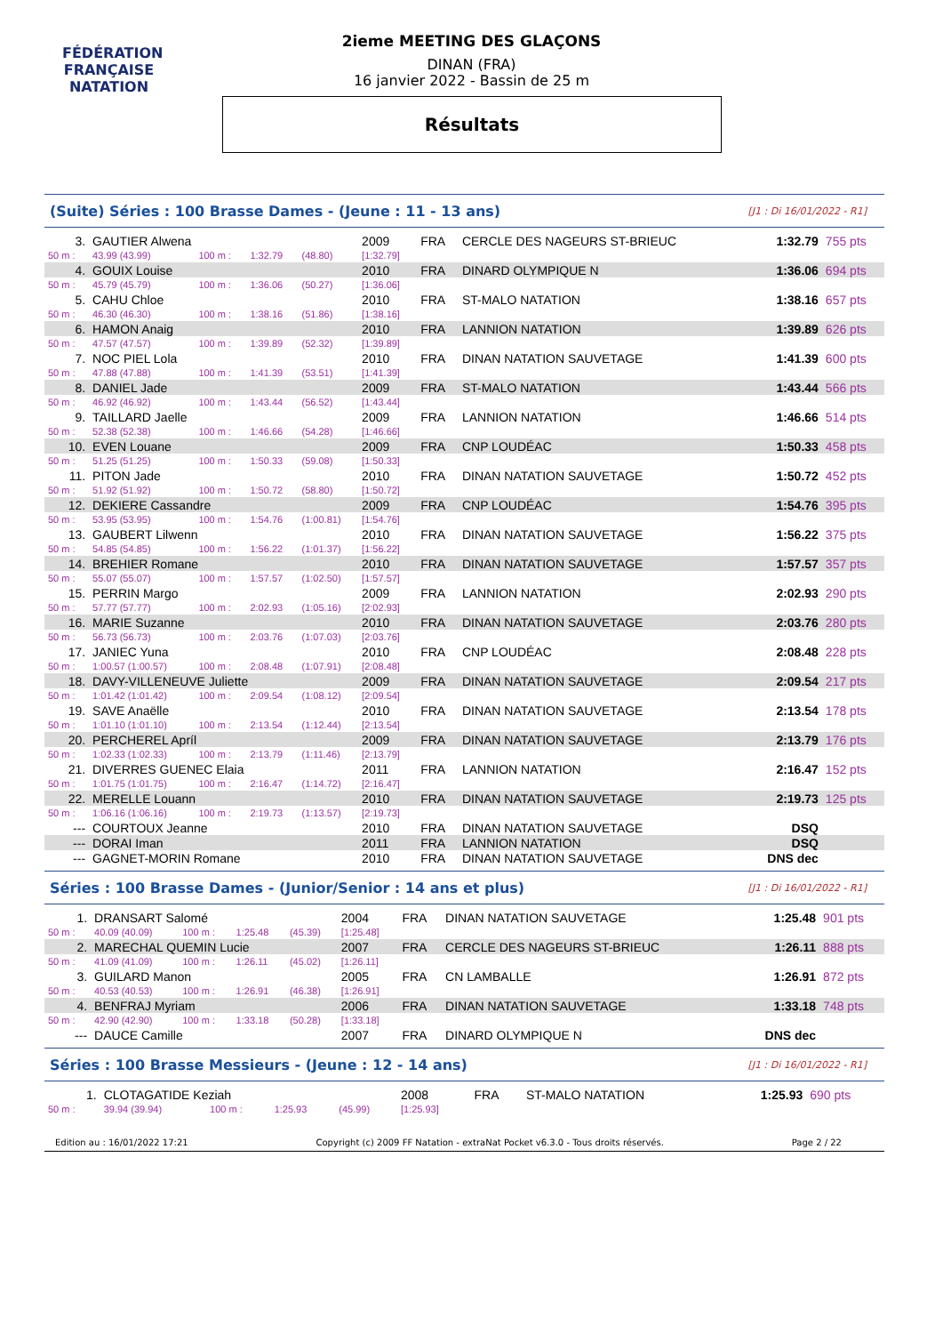FÉDÉRATION FRANÇAISE
NATATION
2ieme MEETING DES GLAÇONS
DINAN (FRA)
16 janvier 2022 - Bassin de 25 m
Résultats
(Suite) Séries : 100 Brasse Dames - (Jeune : 11 - 13 ans) [J1 : Di 16/01/2022 - R1]
| 3. | GAUTIER Alwena | | | | 2009 | FRA | CERCLE DES NAGEURS ST-BRIEUC | 1:32.79 | 755 pts |
| 50 m : | 43.99 (43.99) | 100 m : | 1:32.79 | (48.80) | [1:32.79] | | | | |
| 4. | GOUIX Louise | | | | 2010 | FRA | DINARD OLYMPIQUE N | 1:36.06 | 694 pts |
| 50 m : | 45.79 (45.79) | 100 m : | 1:36.06 | (50.27) | [1:36.06] | | | | |
| 5. | CAHU Chloe | | | | 2010 | FRA | ST-MALO NATATION | 1:38.16 | 657 pts |
| 50 m : | 46.30 (46.30) | 100 m : | 1:38.16 | (51.86) | [1:38.16] | | | | |
| 6. | HAMON Anaig | | | | 2010 | FRA | LANNION NATATION | 1:39.89 | 626 pts |
| 50 m : | 47.57 (47.57) | 100 m : | 1:39.89 | (52.32) | [1:39.89] | | | | |
| 7. | NOC PIEL Lola | | | | 2010 | FRA | DINAN NATATION SAUVETAGE | 1:41.39 | 600 pts |
| 50 m : | 47.88 (47.88) | 100 m : | 1:41.39 | (53.51) | [1:41.39] | | | | |
| 8. | DANIEL Jade | | | | 2009 | FRA | ST-MALO NATATION | 1:43.44 | 566 pts |
| 50 m : | 46.92 (46.92) | 100 m : | 1:43.44 | (56.52) | [1:43.44] | | | | |
| 9. | TAILLARD Jaelle | | | | 2009 | FRA | LANNION NATATION | 1:46.66 | 514 pts |
| 50 m : | 52.38 (52.38) | 100 m : | 1:46.66 | (54.28) | [1:46.66] | | | | |
| 10. | EVEN Louane | | | | 2009 | FRA | CNP LOUDÉAC | 1:50.33 | 458 pts |
| 50 m : | 51.25 (51.25) | 100 m : | 1:50.33 | (59.08) | [1:50.33] | | | | |
| 11. | PITON Jade | | | | 2010 | FRA | DINAN NATATION SAUVETAGE | 1:50.72 | 452 pts |
| 50 m : | 51.92 (51.92) | 100 m : | 1:50.72 | (58.80) | [1:50.72] | | | | |
| 12. | DEKIERE Cassandre | | | | 2009 | FRA | CNP LOUDÉAC | 1:54.76 | 395 pts |
| 50 m : | 53.95 (53.95) | 100 m : | 1:54.76 | (1:00.81) | [1:54.76] | | | | |
| 13. | GAUBERT Lilwenn | | | | 2010 | FRA | DINAN NATATION SAUVETAGE | 1:56.22 | 375 pts |
| 50 m : | 54.85 (54.85) | 100 m : | 1:56.22 | (1:01.37) | [1:56.22] | | | | |
| 14. | BREHIER Romane | | | | 2010 | FRA | DINAN NATATION SAUVETAGE | 1:57.57 | 357 pts |
| 50 m : | 55.07 (55.07) | 100 m : | 1:57.57 | (1:02.50) | [1:57.57] | | | | |
| 15. | PERRIN Margo | | | | 2009 | FRA | LANNION NATATION | 2:02.93 | 290 pts |
| 50 m : | 57.77 (57.77) | 100 m : | 2:02.93 | (1:05.16) | [2:02.93] | | | | |
| 16. | MARIE Suzanne | | | | 2010 | FRA | DINAN NATATION SAUVETAGE | 2:03.76 | 280 pts |
| 50 m : | 56.73 (56.73) | 100 m : | 2:03.76 | (1:07.03) | [2:03.76] | | | | |
| 17. | JANIEC Yuna | | | | 2010 | FRA | CNP LOUDÉAC | 2:08.48 | 228 pts |
| 50 m : | 1:00.57 (1:00.57) | 100 m : | 2:08.48 | (1:07.91) | [2:08.48] | | | | |
| 18. | DAVY-VILLENEUVE Juliette | | | | 2009 | FRA | DINAN NATATION SAUVETAGE | 2:09.54 | 217 pts |
| 50 m : | 1:01.42 (1:01.42) | 100 m : | 2:09.54 | (1:08.12) | [2:09.54] | | | | |
| 19. | SAVE Anaëlle | | | | 2010 | FRA | DINAN NATATION SAUVETAGE | 2:13.54 | 178 pts |
| 50 m : | 1:01.10 (1:01.10) | 100 m : | 2:13.54 | (1:12.44) | [2:13.54] | | | | |
| 20. | PERCHEREL Apríl | | | | 2009 | FRA | DINAN NATATION SAUVETAGE | 2:13.79 | 176 pts |
| 50 m : | 1:02.33 (1:02.33) | 100 m : | 2:13.79 | (1:11.46) | [2:13.79] | | | | |
| 21. | DIVERRES GUENEC Elaia | | | | 2011 | FRA | LANNION NATATION | 2:16.47 | 152 pts |
| 50 m : | 1:01.75 (1:01.75) | 100 m : | 2:16.47 | (1:14.72) | [2:16.47] | | | | |
| 22. | MERELLE Louann | | | | 2010 | FRA | DINAN NATATION SAUVETAGE | 2:19.73 | 125 pts |
| 50 m : | 1:06.16 (1:06.16) | 100 m : | 2:19.73 | (1:13.57) | [2:19.73] | | | | |
| --- | COURTOUX Jeanne | | | | 2010 | FRA | DINAN NATATION SAUVETAGE | DSQ | |
| --- | DORAI Iman | | | | 2011 | FRA | LANNION NATATION | DSQ | |
| --- | GAGNET-MORIN Romane | | | | 2010 | FRA | DINAN NATATION SAUVETAGE | DNS dec | |
Séries : 100 Brasse Dames - (Junior/Senior : 14 ans et plus) [J1 : Di 16/01/2022 - R1]
| 1. | DRANSART Salomé | | | | 2004 | FRA | DINAN NATATION SAUVETAGE | 1:25.48 | 901 pts |
| 50 m : | 40.09 (40.09) | 100 m : | 1:25.48 | (45.39) | [1:25.48] | | | | |
| 2. | MARECHAL QUEMIN Lucie | | | | 2007 | FRA | CERCLE DES NAGEURS ST-BRIEUC | 1:26.11 | 888 pts |
| 50 m : | 41.09 (41.09) | 100 m : | 1:26.11 | (45.02) | [1:26.11] | | | | |
| 3. | GUILARD Manon | | | | 2005 | FRA | CN LAMBALLE | 1:26.91 | 872 pts |
| 50 m : | 40.53 (40.53) | 100 m : | 1:26.91 | (46.38) | [1:26.91] | | | | |
| 4. | BENFRAJ Myriam | | | | 2006 | FRA | DINAN NATATION SAUVETAGE | 1:33.18 | 748 pts |
| 50 m : | 42.90 (42.90) | 100 m : | 1:33.18 | (50.28) | [1:33.18] | | | | |
| --- | DAUCE Camille | | | | 2007 | FRA | DINARD OLYMPIQUE N | DNS dec | |
Séries : 100 Brasse Messieurs - (Jeune : 12 - 14 ans) [J1 : Di 16/01/2022 - R1]
| 1. | CLOTAGATIDE Keziah | | | | 2008 | FRA | ST-MALO NATATION | 1:25.93 | 690 pts |
| 50 m : | 39.94 (39.94) | 100 m : | 1:25.93 | (45.99) | [1:25.93] | | | | |
Edition au : 16/01/2022 17:21 Copyright (c) 2009 FF Natation - extraNat Pocket v6.3.0 - Tous droits réservés. Page 2 / 22